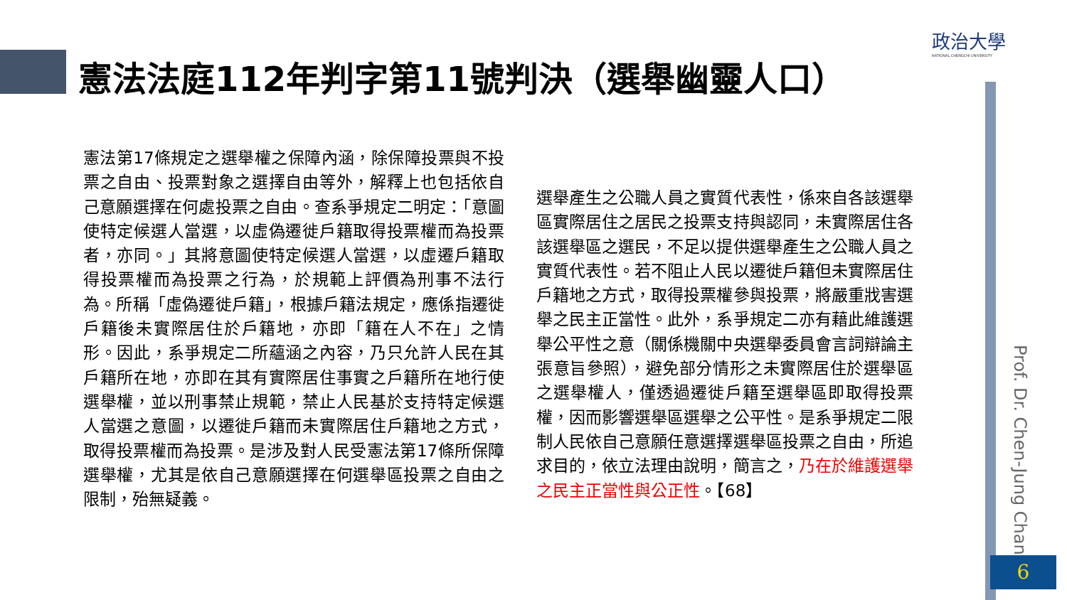政治大學
NATIONAL CHENGCHI UNIVERSITY
憲法法庭112年判字第11號判決（選舉幽靈人口）
憲法第17條規定之選舉權之保障內涵，除保障投票與不投票之自由、投票對象之選擇自由等外，解釋上也包括依自己意願選擇在何處投票之自由。查系爭規定二明定：「意圖使特定候選人當選，以虛偽遷徙戶籍取得投票權而為投票者，亦同。」其將意圖使特定候選人當選，以虛遷戶籍取得投票權而為投票之行為，於規範上評價為刑事不法行為。所稱「虛偽遷徙戶籍」，根據戶籍法規定，應係指遷徙戶籍後未實際居住於戶籍地，亦即「籍在人不在」之情形。因此，系爭規定二所蘊涵之內容，乃只允許人民在其戶籍所在地，亦即在其有實際居住事實之戶籍所在地行使選舉權，並以刑事禁止規範，禁止人民基於支持特定候選人當選之意圖，以遷徙戶籍而未實際居住戶籍地之方式，取得投票權而為投票。是涉及對人民受憲法第17條所保障選舉權，尤其是依自己意願選擇在何選舉區投票之自由之限制，殆無疑義。
選舉產生之公職人員之實質代表性，係來自各該選舉區實際居住之居民之投票支持與認同，未實際居住各該選舉區之選民，不足以提供選舉產生之公職人員之實質代表性。若不阻止人民以遷徙戶籍但未實際居住戶籍地之方式，取得投票權參與投票，將嚴重戕害選舉之民主正當性。此外，系爭規定二亦有藉此維護選舉公平性之意（關係機關中央選舉委員會言詞辯論主張意旨參照），避免部分情形之未實際居住於選舉區之選舉權人，僅透過遷徙戶籍至選舉區即取得投票權，因而影響選舉區選舉之公平性。是系爭規定二限制人民依自己意願任意選擇選舉區投票之自由，所追求目的，依立法理由說明，簡言之，乃在於維護選舉之民主正當性與公正性。【68】
Prof. Dr. Chen-Jung Chan
6